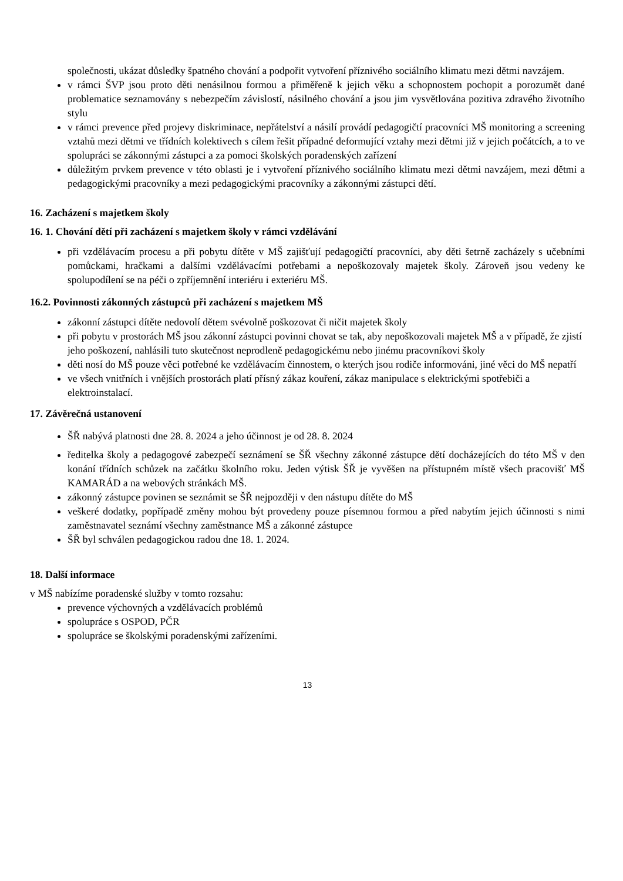společnosti, ukázat důsledky špatného chování a podpořit vytvoření příznivého sociálního klimatu mezi dětmi navzájem.
v rámci ŠVP jsou proto děti nenásilnou formou a přiměřeně k jejich věku a schopnostem pochopit a porozumět dané problematice seznamovány s nebezpečím závislostí, násilného chování a jsou jim vysvětlována pozitiva zdravého životního stylu
v rámci prevence před projevy diskriminace, nepřátelství a násilí provádí pedagogičtí pracovníci MŠ monitoring a screening vztahů mezi dětmi ve třídních kolektivech s cílem řešit případné deformující vztahy mezi dětmi již v jejich počátcích, a to ve spolupráci se zákonnými zástupci a za pomoci školských poradenských zařízení
důležitým prvkem prevence v této oblasti je i vytvoření příznivého sociálního klimatu mezi dětmi navzájem, mezi dětmi a pedagogickými pracovníky a mezi pedagogickými pracovníky a zákonnými zástupci dětí.
16. Zacházení s majetkem školy
16. 1. Chování dětí při zacházení s majetkem školy v rámci vzdělávání
při vzdělávacím procesu a při pobytu dítěte v MŠ zajišťují pedagogičtí pracovníci, aby děti šetrně zacházely s učebními pomůckami, hračkami a dalšími vzdělávacími potřebami a nepoškozovaly majetek školy. Zároveň jsou vedeny ke spolupodílení se na péči o zpříjemnění interiéru i exteriéru MŠ.
16.2. Povinnosti zákonných zástupců při zacházení s majetkem MŠ
zákonní zástupci dítěte nedovolí dětem svévolně poškozovat či ničit majetek školy
při pobytu v prostorách MŠ jsou zákonní zástupci povinni chovat se tak, aby nepoškozovali majetek MŠ a v případě, že zjistí jeho poškození, nahlásili tuto skutečnost neprodleně pedagogickému nebo jinému pracovníkovi školy
děti nosí do MŠ pouze věci potřebné ke vzdělávacím činnostem, o kterých jsou rodiče informováni, jiné věci do MŠ nepatří
ve všech vnitřních i vnějších prostorách platí přísný zákaz kouření, zákaz manipulace s elektrickými spotřebiči a elektroinstalací.
17. Závěrečná ustanovení
ŠŘ nabývá platnosti dne 28. 8. 2024 a jeho účinnost je od 28. 8. 2024
ředitelka školy a pedagogové zabezpečí seznámení se ŠŘ všechny zákonné zástupce dětí docházejících do této MŠ v den konání třídních schůzek na začátku školního roku. Jeden výtisk ŠŘ je vyvěšen na přístupném místě všech pracovišť MŠ KAMARÁD a na webových stránkách MŠ.
zákonný zástupce povinen se seznámit se ŠŘ nejpozději v den nástupu dítěte do MŠ
veškeré dodatky, popřípadě změny mohou být provedeny pouze písemnou formou a před nabytím jejich účinnosti s nimi zaměstnavatel seznámí všechny zaměstnance MŠ a zákonné zástupce
ŠŘ byl schválen pedagogickou radou dne 18. 1. 2024.
18. Další informace
v MŠ nabízíme poradenské služby v tomto rozsahu:
prevence výchovných a vzdělávacích problémů
spolupráce s OSPOD, PČR
spolupráce se školskými poradenskými zařízeními.
13